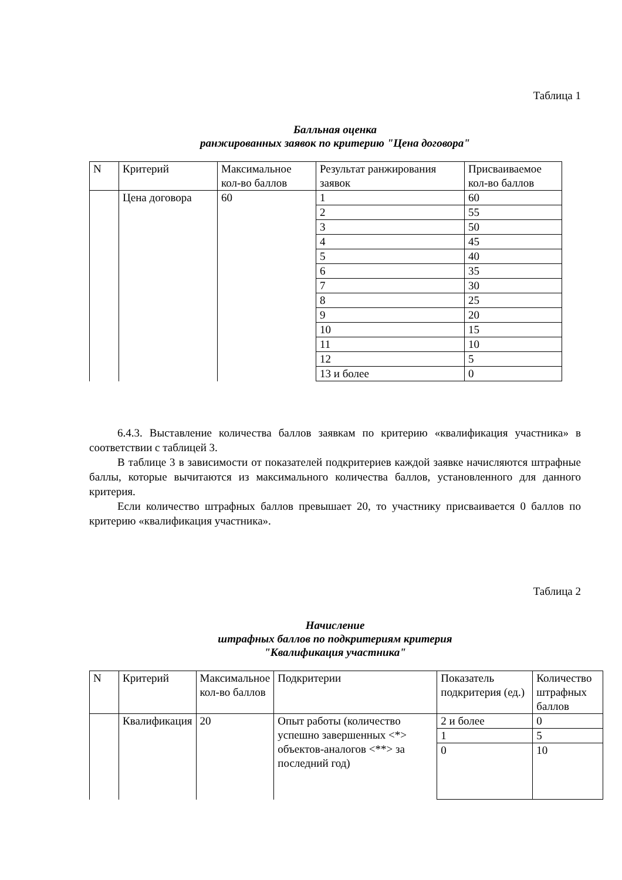Таблица 1
Балльная оценка
ранжированных заявок по критерию "Цена договора"
| N | Критерий | Максимальное кол-во баллов | Результат ранжирования заявок | Присваиваемое кол-во баллов |
| | Цена договора | 60 | 1 | 60 |
| | | | 2 | 55 |
| | | | 3 | 50 |
| | | | 4 | 45 |
| | | | 5 | 40 |
| | | | 6 | 35 |
| | | | 7 | 30 |
| | | | 8 | 25 |
| | | | 9 | 20 |
| | | | 10 | 15 |
| | | | 11 | 10 |
| | | | 12 | 5 |
| | | | 13 и более | 0 |
6.4.3. Выставление количества баллов заявкам по критерию «квалификация участника» в соответствии с таблицей 3.
В таблице 3 в зависимости от показателей подкритериев каждой заявке начисляются штрафные баллы, которые вычитаются из максимального количества баллов, установленного для данного критерия.
Если количество штрафных баллов превышает 20, то участнику присваивается 0 баллов по критерию «квалификация участника».
Таблица 2
Начисление
штрафных баллов по подкритериям критерия
"Квалификация участника"
| N | Критерий | Максимальное кол-во баллов | Подкритерии | Показатель подкритерия (ед.) | Количество штрафных баллов |
| | Квалификация | 20 | Опыт работы (количество успешно завершенных <*> объектов-аналогов <**> за последний год) | 2 и более | 0 |
| | | | | 1 | 5 |
| | | | | 0 | 10 |